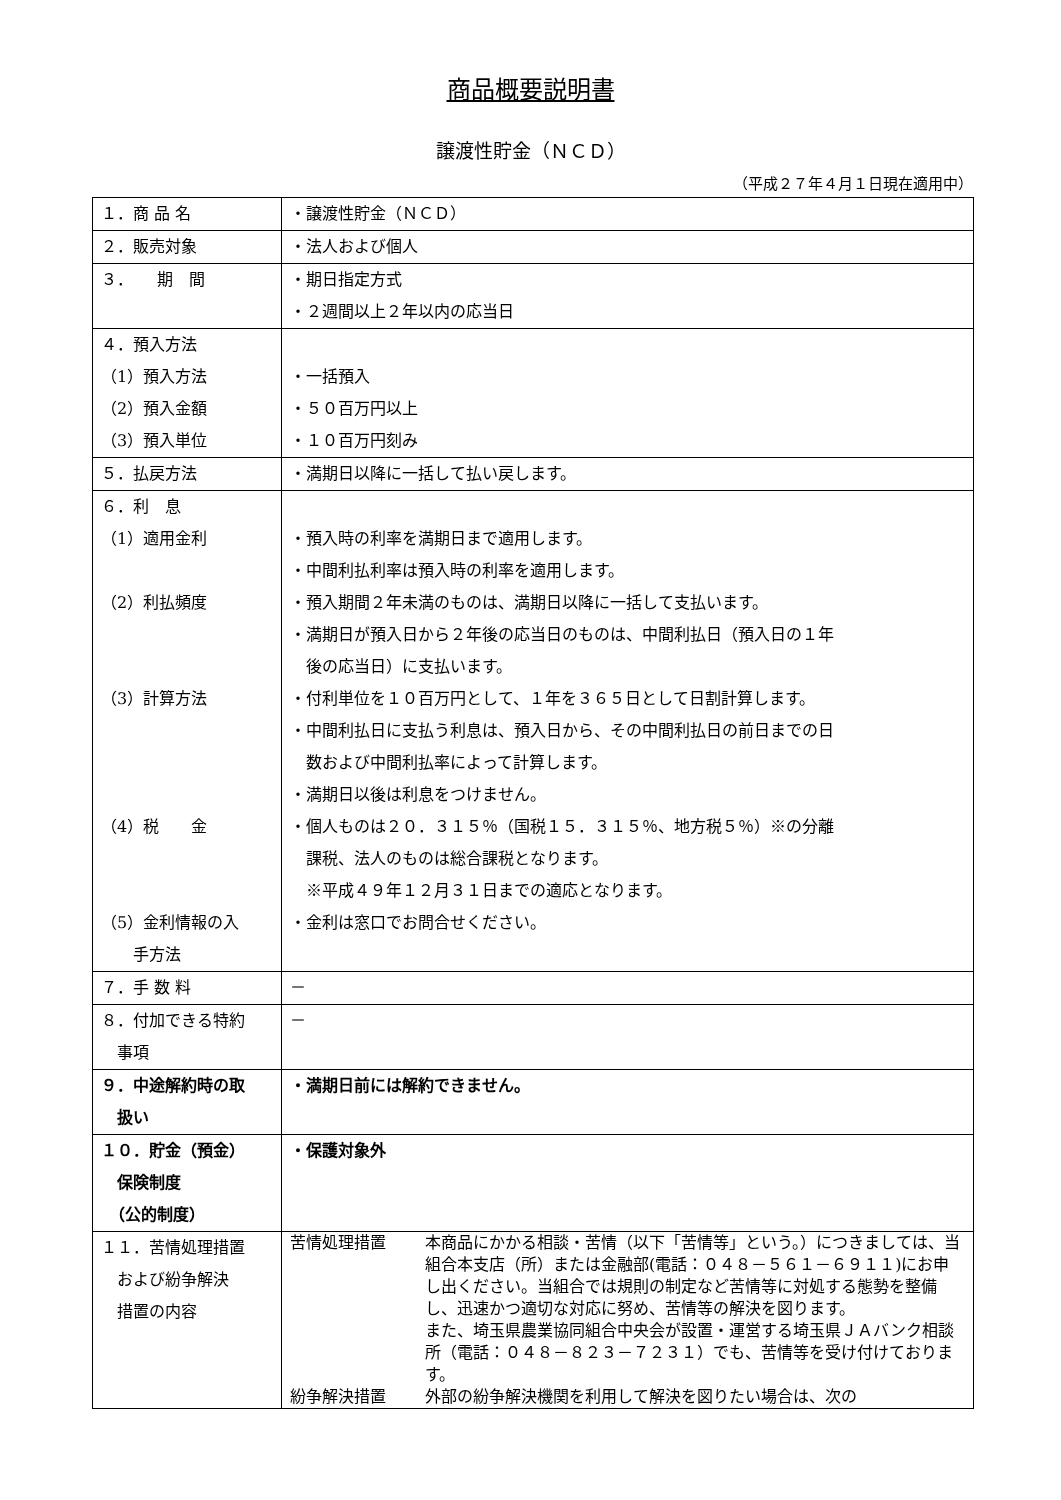商品概要説明書
譲渡性貯金（ＮＣＤ）
（平成２７年４月１日現在適用中）
| １．商 品 名 | ・譲渡性貯金（ＮＣＤ） |
| ２．販売対象 | ・法人および個人 |
| ３． 期 間 | ・期日指定方式 ・２週間以上２年以内の応当日 |
| ４．預入方法 （1）預入方法 （2）預入金額 （3）預入単位 | ・一括預入 ・５０百万円以上 ・１０百万円刻み |
| ５．払戻方法 | ・満期日以降に一括して払い戻します。 |
| ６．利 息 （1）適用金利 （2）利払頻度 （3）計算方法 （4）税 金 （5）金利情報の入 手方法 | ・預入時の利率を満期日まで適用します。 ・中間利払利率は預入時の利率を適用します。 ・預入期間２年未満のものは、満期日以降に一括して支払います。 ・満期日が預入日から２年後の応当日のものは、中間利払日（預入日の１年 後の応当日）に支払います。 ・付利単位を１０百万円として、１年を３６５日として日割計算します。 ・中間利払日に支払う利息は、預入日から、その中間利払日の前日までの日 数および中間利払率によって計算します。 ・満期日以後は利息をつけません。 ・個人ものは２０．３１５％（国税１５．３１５％、地方税５％）※の分離 課税、法人のものは総合課税となります。 ※平成４９年１２月３１日までの適応となります。 ・金利は窓口でお問合せください。 |
| ７．手 数 料 | － |
| ８．付加できる特約 事項 | － |
| ９．中途解約時の取 扱い | ・満期日前には解約できません。 |
| １０．貯金（預金） 保険制度 （公的制度） | ・保護対象外 |
| １１．苦情処理措置 および紛争解決 措置の内容 | 苦情処理措置 本商品にかかる相談・苦情（以下「苦情等」という。）につきましては、当組合本支店（所）または金融部(電話：０４８－５６１－６９１１)にお申し出ください。当組合では規則の制定など苦情等に対処する態勢を整備し、迅速かつ適切な対応に努め、苦情等の解決を図ります。 また、埼玉県農業協同組合中央会が設置・運営する埼玉県ＪＡバンク相談所（電話：０４８－８２３－７２３１）でも、苦情等を受け付けております。 紛争解決措置 外部の紛争解決機関を利用して解決を図りたい場合は、次の |